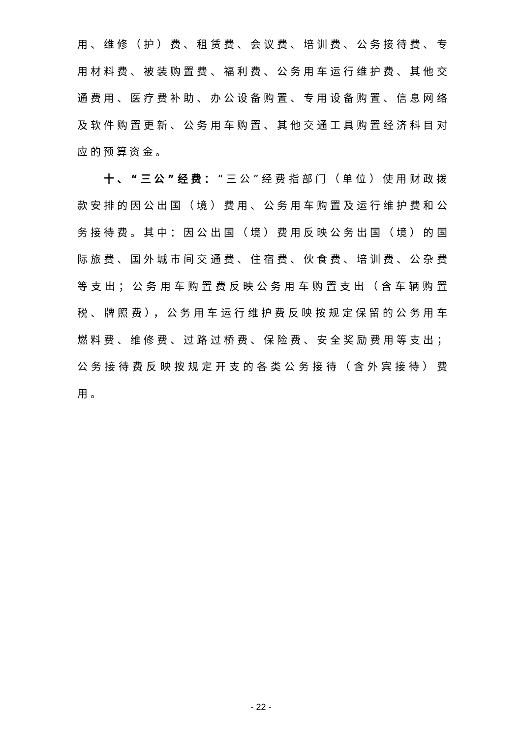用、维修（护）费、租赁费、会议费、培训费、公务接待费、专用材料费、被装购置费、福利费、公务用车运行维护费、其他交通费用、医疗费补助、办公设备购置、专用设备购置、信息网络及软件购置更新、公务用车购置、其他交通工具购置经济科目对应的预算资金。
十、“三公”经费：“三公”经费指部门（单位）使用财政拨款安排的因公出国（境）费用、公务用车购置及运行维护费和公务接待费。其中：因公出国（境）费用反映公务出国（境）的国际旅费、国外城市间交通费、住宿费、伙食费、培训费、公杂费等支出；公务用车购置费反映公务用车购置支出（含车辆购置税、牌照费），公务用车运行维护费反映按规定保留的公务用车燃料费、维修费、过路过桥费、保险费、安全奖励费用等支出；公务接待费反映按规定开支的各类公务接待（含外宾接待）费用。
- 22 -